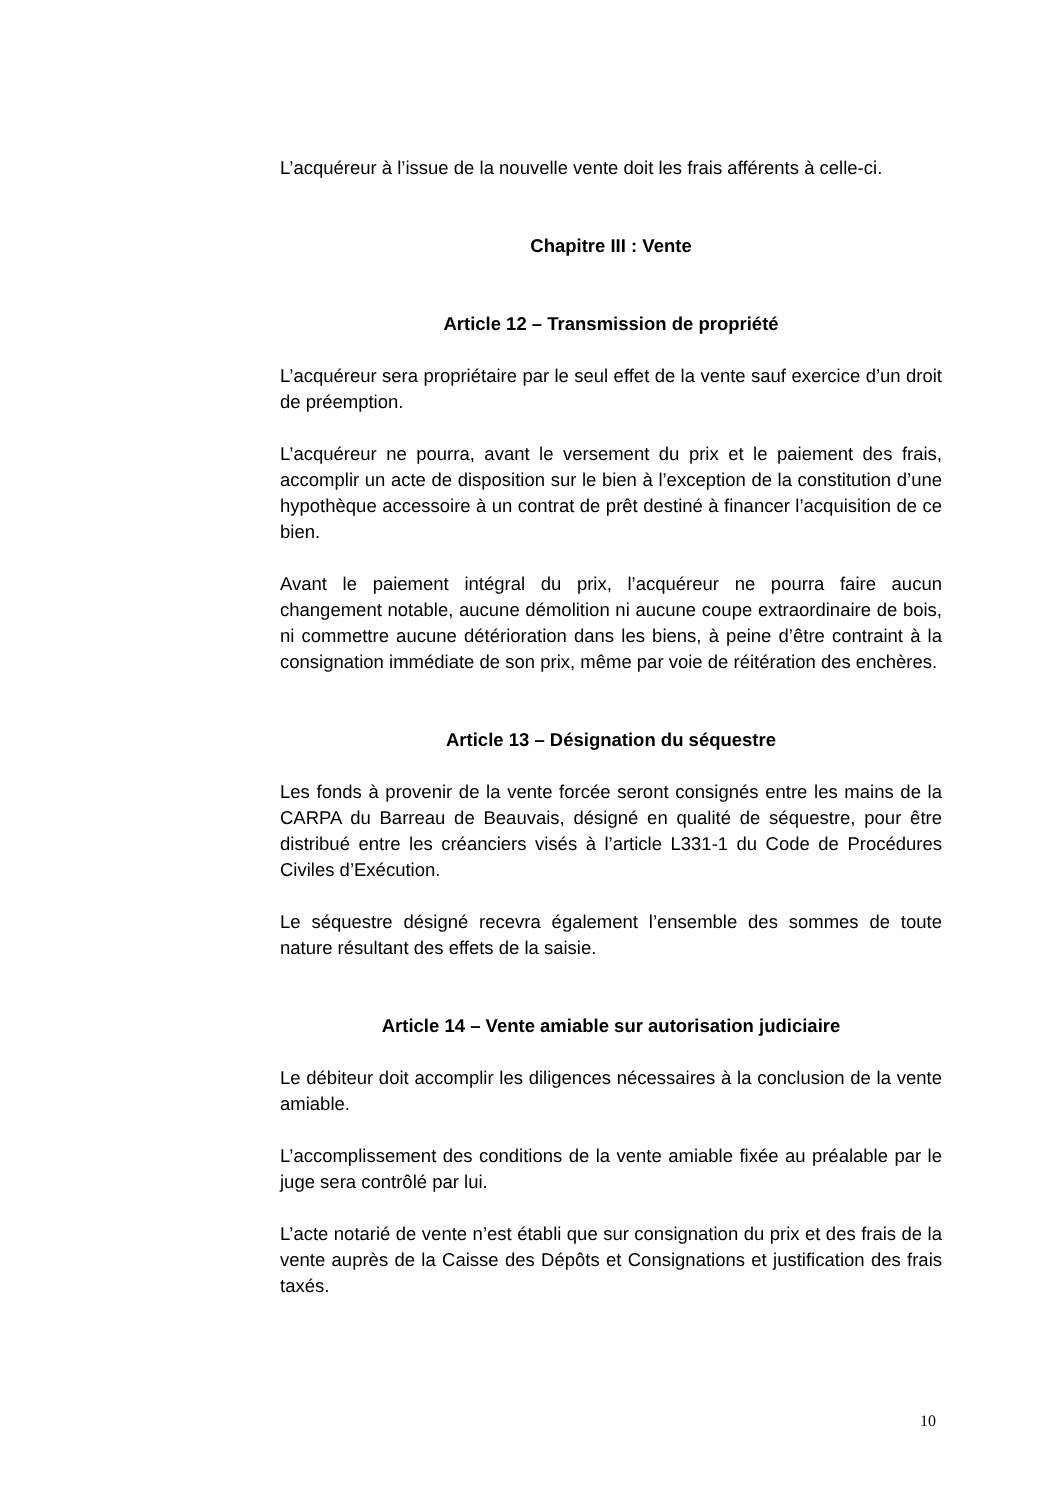L’acquéreur à l’issue de la nouvelle vente doit les frais afférents à celle-ci.
Chapitre III : Vente
Article 12 – Transmission de propriété
L’acquéreur sera propriétaire par le seul effet de la vente sauf exercice d’un droit de préemption.
L’acquéreur ne pourra, avant le versement du prix et le paiement des frais, accomplir un acte de disposition sur le bien à l’exception de la constitution d’une hypothèque accessoire à un contrat de prêt destiné à financer l’acquisition de ce bien.
Avant le paiement intégral du prix, l’acquéreur ne pourra faire aucun changement notable, aucune démolition ni aucune coupe extraordinaire de bois, ni commettre aucune détérioration dans les biens, à peine d’être contraint à la consignation immédiate de son prix, même par voie de réitération des enchères.
Article 13 – Désignation du séquestre
Les fonds à provenir de la vente forcée seront consignés entre les mains de la CARPA du Barreau de Beauvais, désigné en qualité de séquestre, pour être distribué entre les créanciers visés à l’article L331-1 du Code de Procédures Civiles d’Exécution.
Le séquestre désigné recevra également l’ensemble des sommes de toute nature résultant des effets de la saisie.
Article 14 – Vente amiable sur autorisation judiciaire
Le débiteur doit accomplir les diligences nécessaires à la conclusion de la vente amiable.
L’accomplissement des conditions de la vente amiable fixée au préalable par le juge sera contrôlé par lui.
L’acte notarié de vente n’est établi que sur consignation du prix et des frais de la vente auprès de la Caisse des Dépôts et Consignations et justification des frais taxés.
10